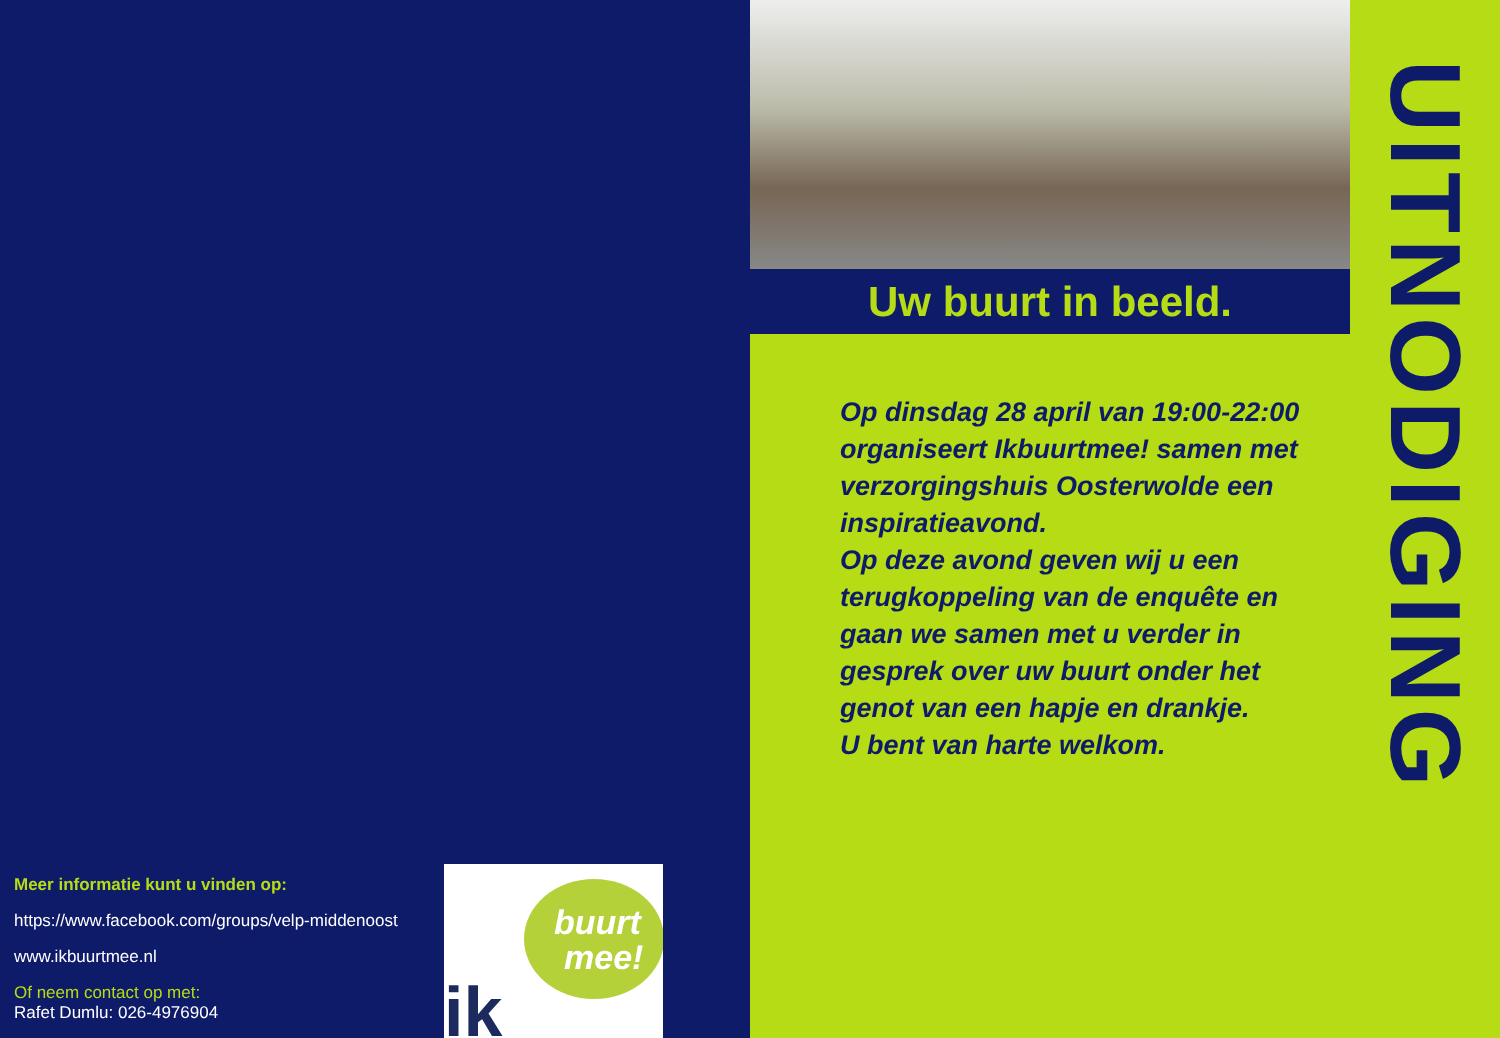Meer informatie kunt u vinden op:
https://www.facebook.com/groups/velp-middenoost
www.ikbuurtmee.nl
Of neem contact op met:
Rafet Dumlu: 026-4976904
buurt
mee!
ik
Uw buurt in beeld.
Op dinsdag 28 april van 19:00-22:00 organiseert Ikbuurtmee! samen met verzorgingshuis Oosterwolde een inspiratieavond.
Op deze avond geven wij u een terugkoppeling van de enquête en gaan we samen met u verder in gesprek over uw buurt onder het genot van een hapje en drankje.
U bent van harte welkom.
UITNODIGING